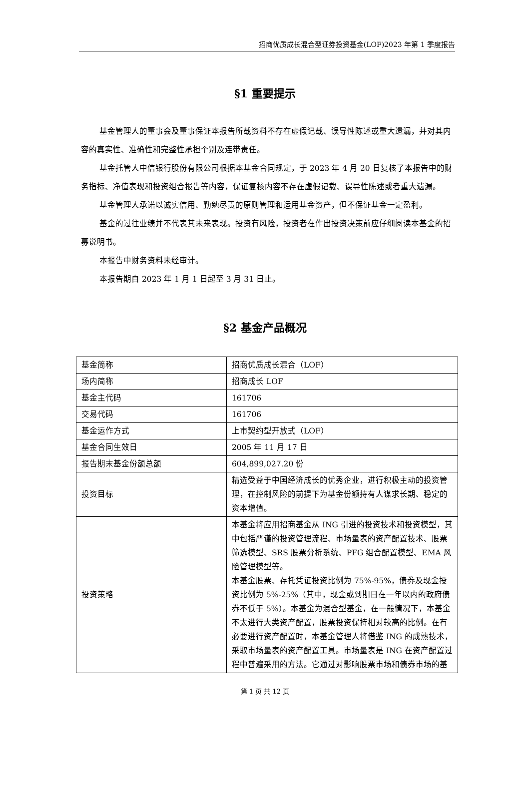招商优质成长混合型证券投资基金(LOF)2023 年第 1 季度报告
§1 重要提示
基金管理人的董事会及董事保证本报告所载资料不存在虚假记载、误导性陈述或重大遗漏，并对其内容的真实性、准确性和完整性承担个别及连带责任。
基金托管人中信银行股份有限公司根据本基金合同规定，于 2023 年 4 月 20 日复核了本报告中的财务指标、净值表现和投资组合报告等内容，保证复核内容不存在虚假记载、误导性陈述或者重大遗漏。
基金管理人承诺以诚实信用、勤勉尽责的原则管理和运用基金资产，但不保证基金一定盈利。
基金的过往业绩并不代表其未来表现。投资有风险，投资者在作出投资决策前应仔细阅读本基金的招募说明书。
本报告中财务资料未经审计。
本报告期自 2023 年 1 月 1 日起至 3 月 31 日止。
§2 基金产品概况
| 基金简称 | 招商优质成长混合（LOF） |
| 场内简称 | 招商成长 LOF |
| 基金主代码 | 161706 |
| 交易代码 | 161706 |
| 基金运作方式 | 上市契约型开放式（LOF） |
| 基金合同生效日 | 2005 年 11 月 17 日 |
| 报告期末基金份额总额 | 604,899,027.20 份 |
| 投资目标 | 精选受益于中国经济成长的优秀企业，进行积极主动的投资管理，在控制风险的前提下为基金份额持有人谋求长期、稳定的资本增值。 |
| 投资策略 | 本基金将应用招商基金从 ING 引进的投资技术和投资模型，其中包括严谨的投资管理流程、市场量表的资产配置技术、股票筛选模型、SRS 股票分析系统、PFG 组合配置模型、EMA 风险管理模型等。 本基金股票、存托凭证投资比例为 75%-95%，债券及现金投资比例为 5%-25%（其中，现金或到期日在一年以内的政府债券不低于 5%）。本基金为混合型基金，在一般情况下，本基金不太进行大类资产配置，股票投资保持相对较高的比例。在有必要进行资产配置时，本基金管理人将借鉴 ING 的成熟技术，采取市场量表的资产配置工具。市场量表是 ING 在资产配置过程中普遍采用的方法。它通过对影响股票市场和债券市场的基 |
第 1 页 共 12 页